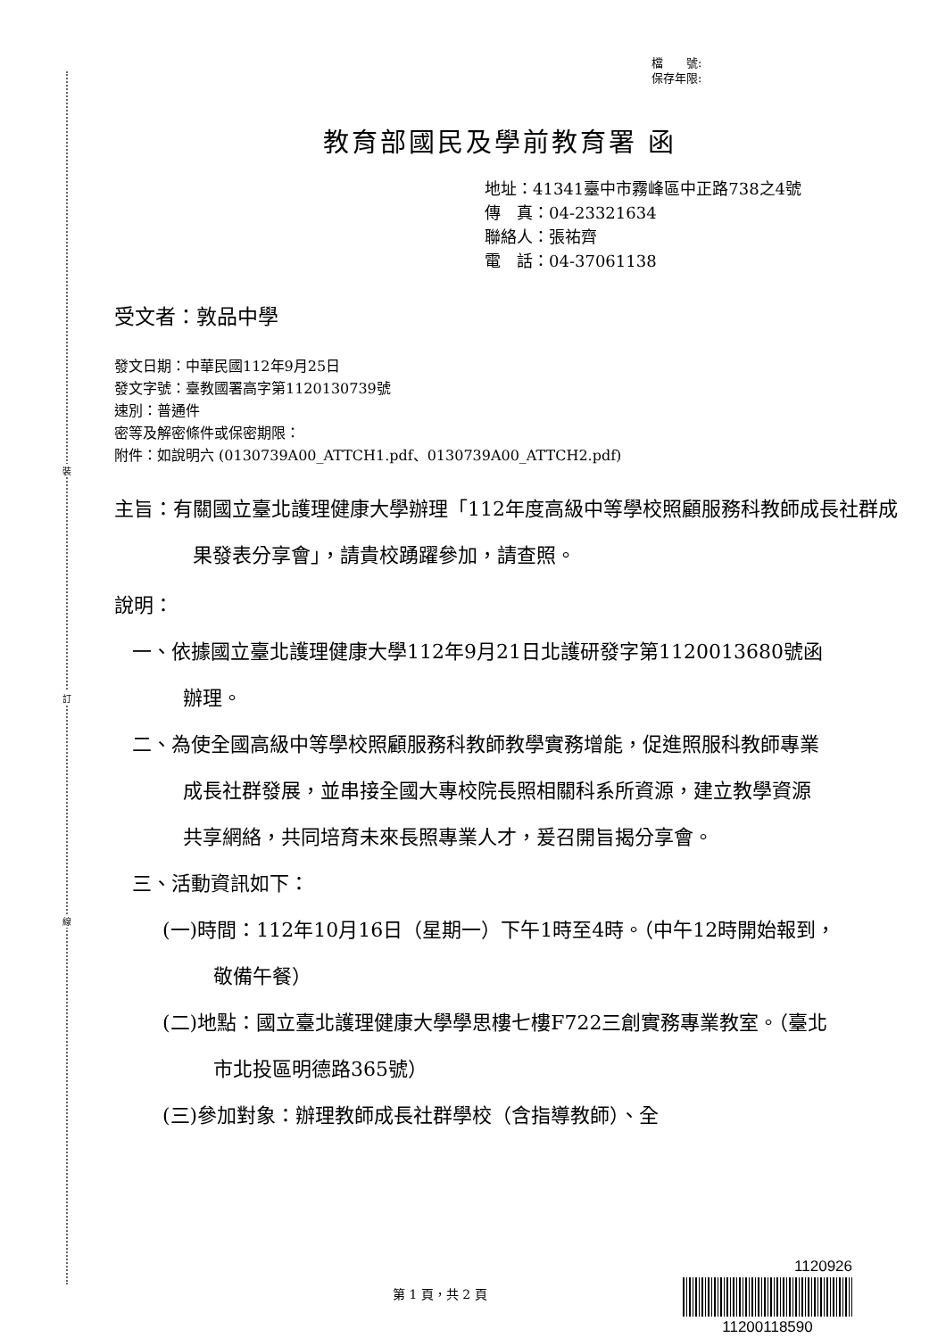裝
訂
線
檔　　號:
保存年限:
教育部國民及學前教育署 函
地址：41341臺中市霧峰區中正路738之4號
傳　真：04-23321634
聯絡人：張祐齊
電　話：04-37061138
受文者：敦品中學
發文日期：中華民國112年9月25日
發文字號：臺教國署高字第1120130739號
速別：普通件
密等及解密條件或保密期限：
附件：如說明六 (0130739A00_ATTCH1.pdf、0130739A00_ATTCH2.pdf)
主旨：有關國立臺北護理健康大學辦理「112年度高級中等學校照顧服務科教師成長社群成果發表分享會」，請貴校踴躍參加，請查照。
說明：
一、依據國立臺北護理健康大學112年9月21日北護研發字第1120013680號函辦理。
二、為使全國高級中等學校照顧服務科教師教學實務增能，促進照服科教師專業成長社群發展，並串接全國大專校院長照相關科系所資源，建立教學資源共享網絡，共同培育未來長照專業人才，爰召開旨揭分享會。
三、活動資訊如下：
(一)時間：112年10月16日（星期一）下午1時至4時。（中午12時開始報到，敬備午餐）
(二)地點：國立臺北護理健康大學學思樓七樓F722三創實務專業教室。（臺北市北投區明德路365號）
(三)參加對象：辦理教師成長社群學校（含指導教師）、全
第 1 頁，共 2 頁
1120926
11200118590